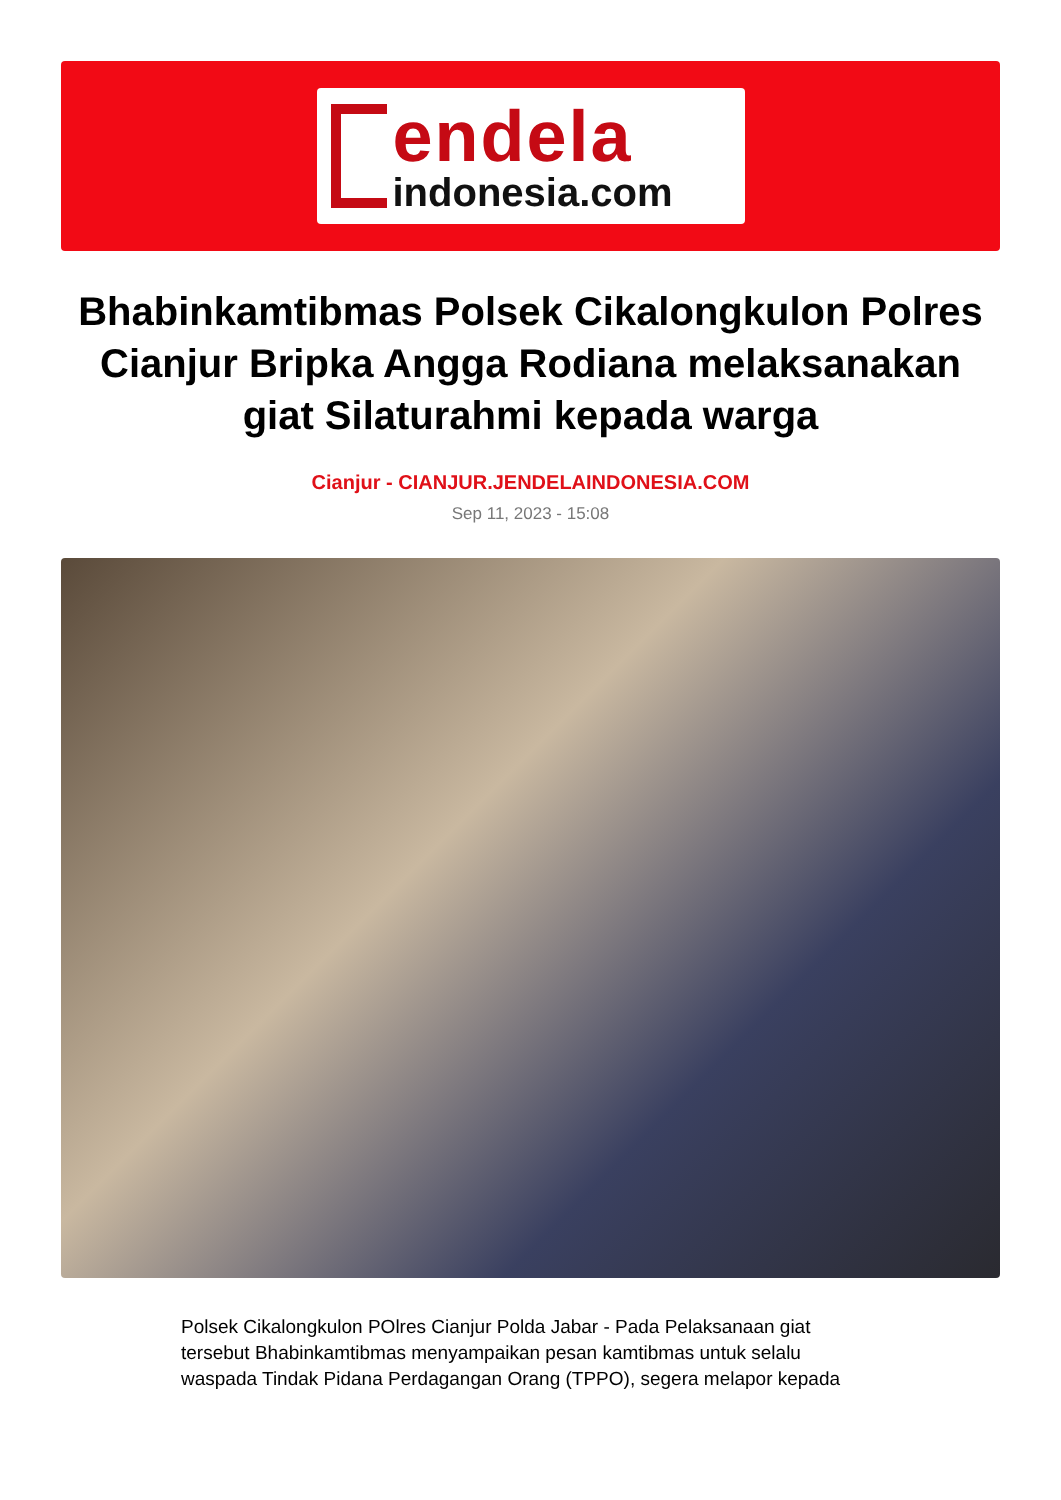endela
indonesia.com
Bhabinkamtibmas Polsek Cikalongkulon Polres Cianjur Bripka Angga Rodiana melaksanakan giat Silaturahmi kepada warga
Cianjur - CIANJUR.JENDELAINDONESIA.COM
Sep 11, 2023 - 15:08
Polsek Cikalongkulon POlres Cianjur Polda Jabar - Pada Pelaksanaan giat tersebut Bhabinkamtibmas menyampaikan pesan kamtibmas untuk selalu waspada Tindak Pidana Perdagangan Orang (TPPO), segera melapor kepada